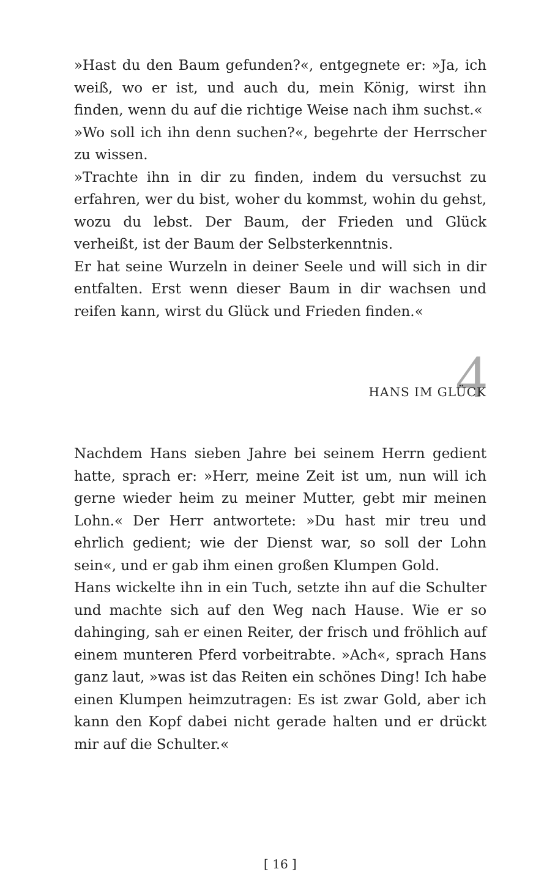»Hast du den Baum gefunden?«, entgegnete er: »Ja, ich weiß, wo er ist, und auch du, mein König, wirst ihn finden, wenn du auf die richtige Weise nach ihm suchst.«
»Wo soll ich ihn denn suchen?«, begehrte der Herrscher zu wissen.
»Trachte ihn in dir zu finden, indem du versuchst zu erfahren, wer du bist, woher du kommst, wohin du gehst, wozu du lebst. Der Baum, der Frieden und Glück verheißt, ist der Baum der Selbsterkenntnis.
Er hat seine Wurzeln in deiner Seele und will sich in dir entfalten. Erst wenn dieser Baum in dir wachsen und reifen kann, wirst du Glück und Frieden finden.«
4
HANS IM GLÜCK
Nachdem Hans sieben Jahre bei seinem Herrn gedient hatte, sprach er: »Herr, meine Zeit ist um, nun will ich gerne wieder heim zu meiner Mutter, gebt mir meinen Lohn.« Der Herr antwortete: »Du hast mir treu und ehrlich gedient; wie der Dienst war, so soll der Lohn sein«, und er gab ihm einen großen Klumpen Gold.
Hans wickelte ihn in ein Tuch, setzte ihn auf die Schulter und machte sich auf den Weg nach Hause. Wie er so dahinging, sah er einen Reiter, der frisch und fröhlich auf einem munteren Pferd vorbeitrabte. »Ach«, sprach Hans ganz laut, »was ist das Reiten ein schönes Ding! Ich habe einen Klumpen heimzutragen: Es ist zwar Gold, aber ich kann den Kopf dabei nicht gerade halten und er drückt mir auf die Schulter.«
[ 16 ]